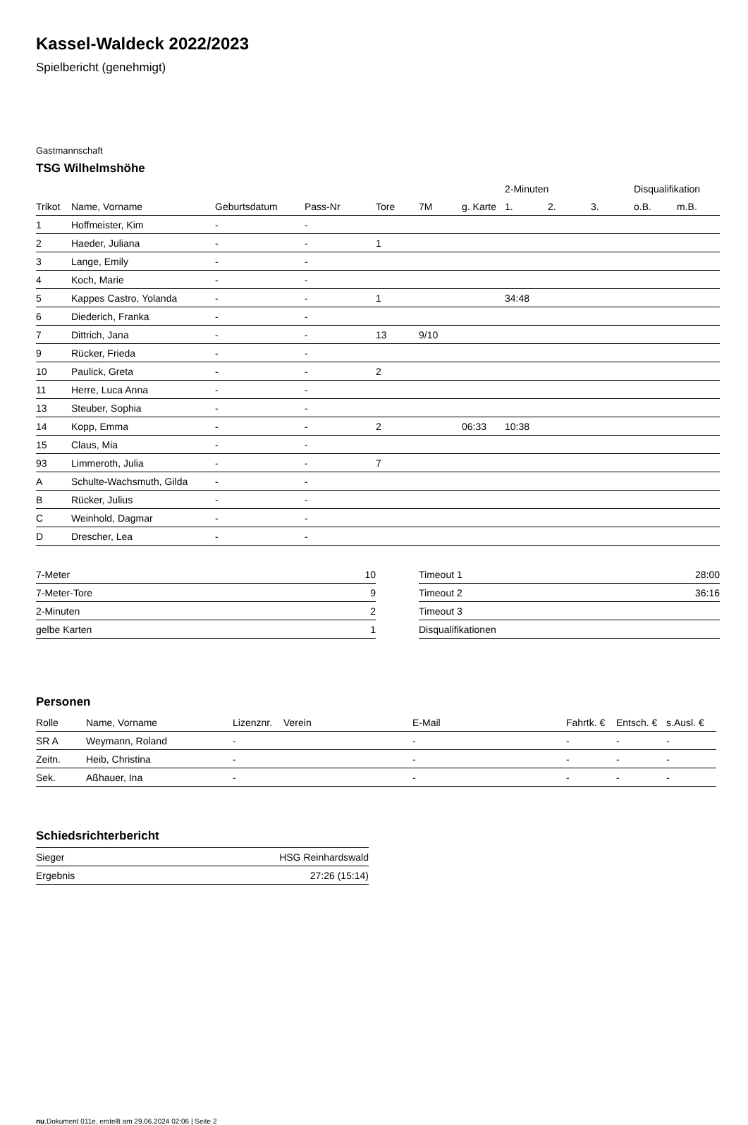Kassel-Waldeck 2022/2023
Spielbericht (genehmigt)
Gastmannschaft
TSG Wilhelmshöhe
| | | | | | | | 2-Minuten | | | Disqualifikation | |
| --- | --- | --- | --- | --- | --- | --- | --- | --- | --- | --- | --- |
| Trikot | Name, Vorname | Geburtsdatum | Pass-Nr | Tore | 7M | g. Karte | 1. | 2. | 3. | o.B. | m.B. |
| 1 | Hoffmeister, Kim | - | - | | | | | | | | |
| 2 | Haeder, Juliana | - | - | 1 | | | | | | | |
| 3 | Lange, Emily | - | - | | | | | | | | |
| 4 | Koch, Marie | - | - | | | | | | | | |
| 5 | Kappes Castro, Yolanda | - | - | 1 | | | 34:48 | | | | |
| 6 | Diederich, Franka | - | - | | | | | | | | |
| 7 | Dittrich, Jana | - | - | 13 | 9/10 | | | | | | |
| 9 | Rücker, Frieda | - | - | | | | | | | | |
| 10 | Paulick, Greta | - | - | 2 | | | | | | | |
| 11 | Herre, Luca Anna | - | - | | | | | | | | |
| 13 | Steuber, Sophia | - | - | | | | | | | | |
| 14 | Kopp, Emma | - | - | 2 | | 06:33 | 10:38 | | | | |
| 15 | Claus, Mia | - | - | | | | | | | | |
| 93 | Limmeroth, Julia | - | - | 7 | | | | | | | |
| A | Schulte-Wachsmuth, Gilda | - | - | | | | | | | | |
| B | Rücker, Julius | - | - | | | | | | | | |
| C | Weinhold, Dagmar | - | - | | | | | | | | |
| D | Drescher, Lea | - | - | | | | | | | | |
| 7-Meter | 10 |
| 7-Meter-Tore | 9 |
| 2-Minuten | 2 |
| gelbe Karten | 1 |
| Timeout 1 | 28:00 |
| Timeout 2 | 36:16 |
| Timeout 3 | |
| Disqualifikationen | |
Personen
| Rolle | Name, Vorname | Lizenznr. | Verein | E-Mail | Fahrtk. € | Entsch. € | s.Ausl. € |
| --- | --- | --- | --- | --- | --- | --- | --- |
| SR A | Weymann, Roland | - | | - | - | - | - |
| Zeitn. | Heib, Christina | - | | - | - | - | - |
| Sek. | Aßhauer, Ina | - | | - | - | - | - |
Schiedsrichterbericht
| Sieger | HSG Reinhardswald |
| Ergebnis | 27:26 (15:14) |
nu.Dokument 011e, erstellt am 29.06.2024 02:06 | Seite 2